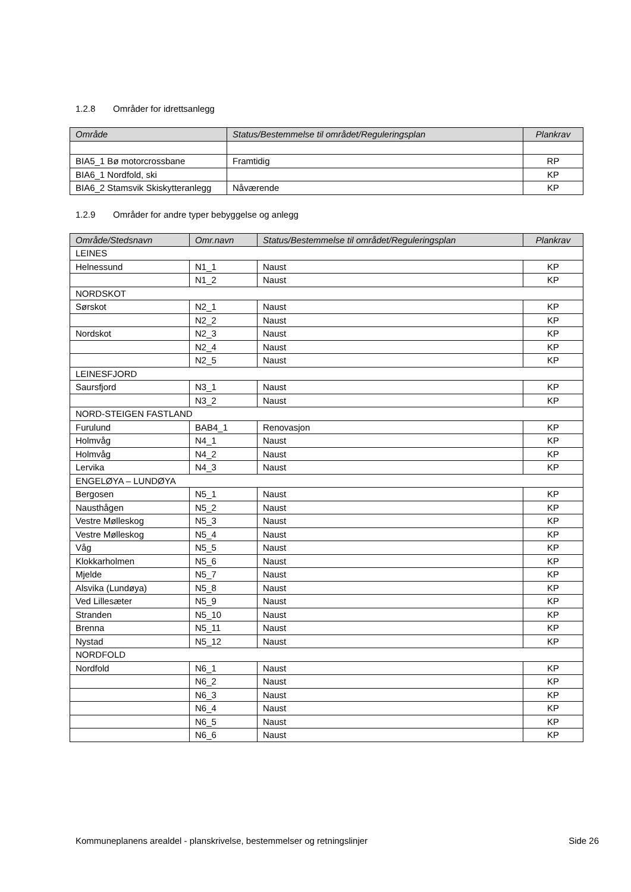1.2.8 Områder for idrettsanlegg
| Område | Status/Bestemmelse til området/Reguleringsplan | Plankrav |
| --- | --- | --- |
| BIA5_1 Bø motorcrossbane | Framtidig | RP |
| BIA6_1 Nordfold, ski | | KP |
| BIA6_2 Stamsvik Skiskytteranlegg | Nåværende | KP |
1.2.9 Områder for andre typer bebyggelse og anlegg
| Område/Stedsnavn | Omr.navn | Status/Bestemmelse til området/Reguleringsplan | Plankrav |
| --- | --- | --- | --- |
| LEINES | | | |
| Helnessund | N1_1 | Naust | KP |
| | N1_2 | Naust | KP |
| NORDSKOT | | | |
| Sørskot | N2_1 | Naust | KP |
| | N2_2 | Naust | KP |
| Nordskot | N2_3 | Naust | KP |
| | N2_4 | Naust | KP |
| | N2_5 | Naust | KP |
| LEINESFJORD | | | |
| Saursfjord | N3_1 | Naust | KP |
| | N3_2 | Naust | KP |
| NORD-STEIGEN FASTLAND | | | |
| Furulund | BAB4_1 | Renovasjon | KP |
| Holmvåg | N4_1 | Naust | KP |
| Holmvåg | N4_2 | Naust | KP |
| Lervika | N4_3 | Naust | KP |
| ENGELØYA – LUNDØYA | | | |
| Bergosen | N5_1 | Naust | KP |
| Nausthågen | N5_2 | Naust | KP |
| Vestre Mølleskog | N5_3 | Naust | KP |
| Vestre Mølleskog | N5_4 | Naust | KP |
| Våg | N5_5 | Naust | KP |
| Klokkarholmen | N5_6 | Naust | KP |
| Mjelde | N5_7 | Naust | KP |
| Alsvika (Lundøya) | N5_8 | Naust | KP |
| Ved Lillesæter | N5_9 | Naust | KP |
| Stranden | N5_10 | Naust | KP |
| Brenna | N5_11 | Naust | KP |
| Nystad | N5_12 | Naust | KP |
| NORDFOLD | | | |
| Nordfold | N6_1 | Naust | KP |
| | N6_2 | Naust | KP |
| | N6_3 | Naust | KP |
| | N6_4 | Naust | KP |
| | N6_5 | Naust | KP |
| | N6_6 | Naust | KP |
Kommuneplanens arealdel - planskrivelse, bestemmelser og retningslinjer Side 26